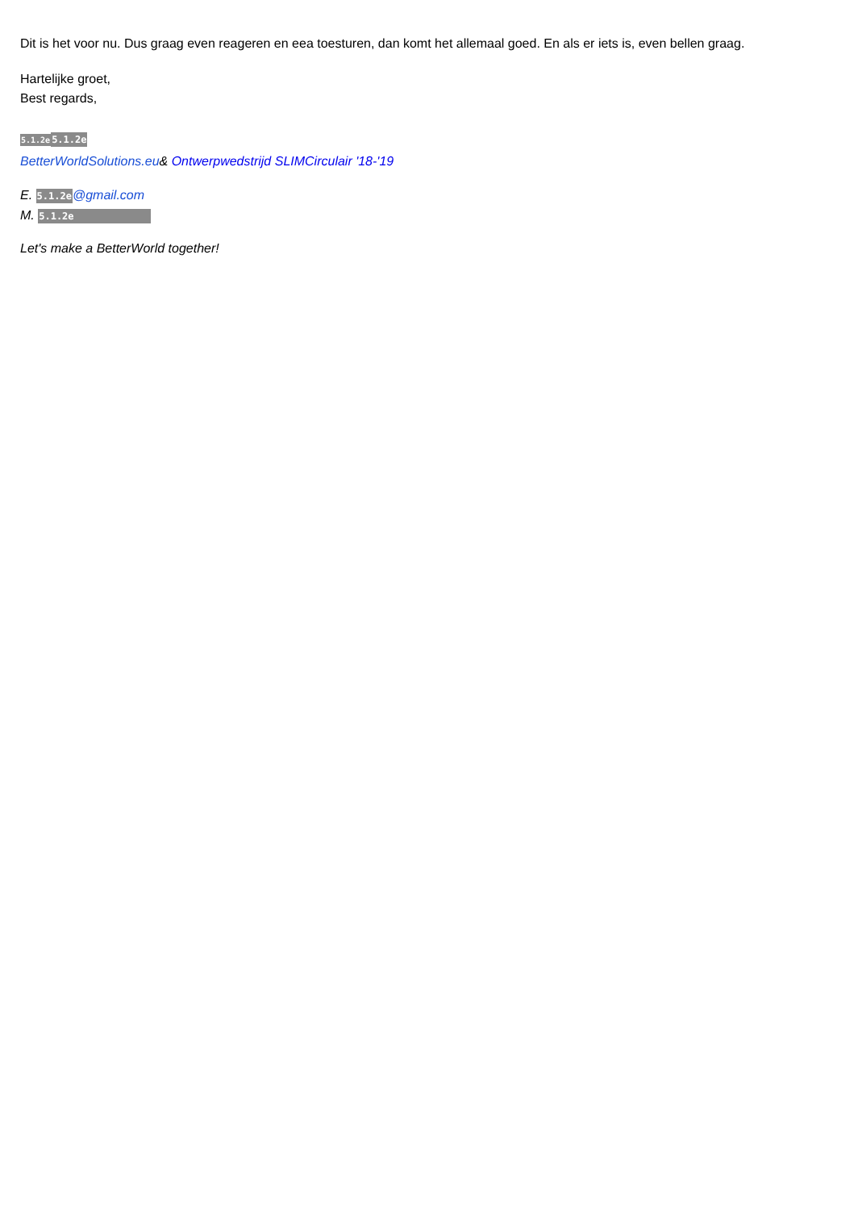Dit is het voor nu. Dus graag even reageren en eea toesturen, dan komt het allemaal goed. En als er iets is, even bellen graag.
Hartelijke groet,
Best regards,
5.1.2e 5.1.2e
BetterWorldSolutions.eu& Ontwerpwedstrijd SLIMCirculair '18-'19
E. 5.1.2e@gmail.com
M. 5.1.2e
Let's make a BetterWorld together!